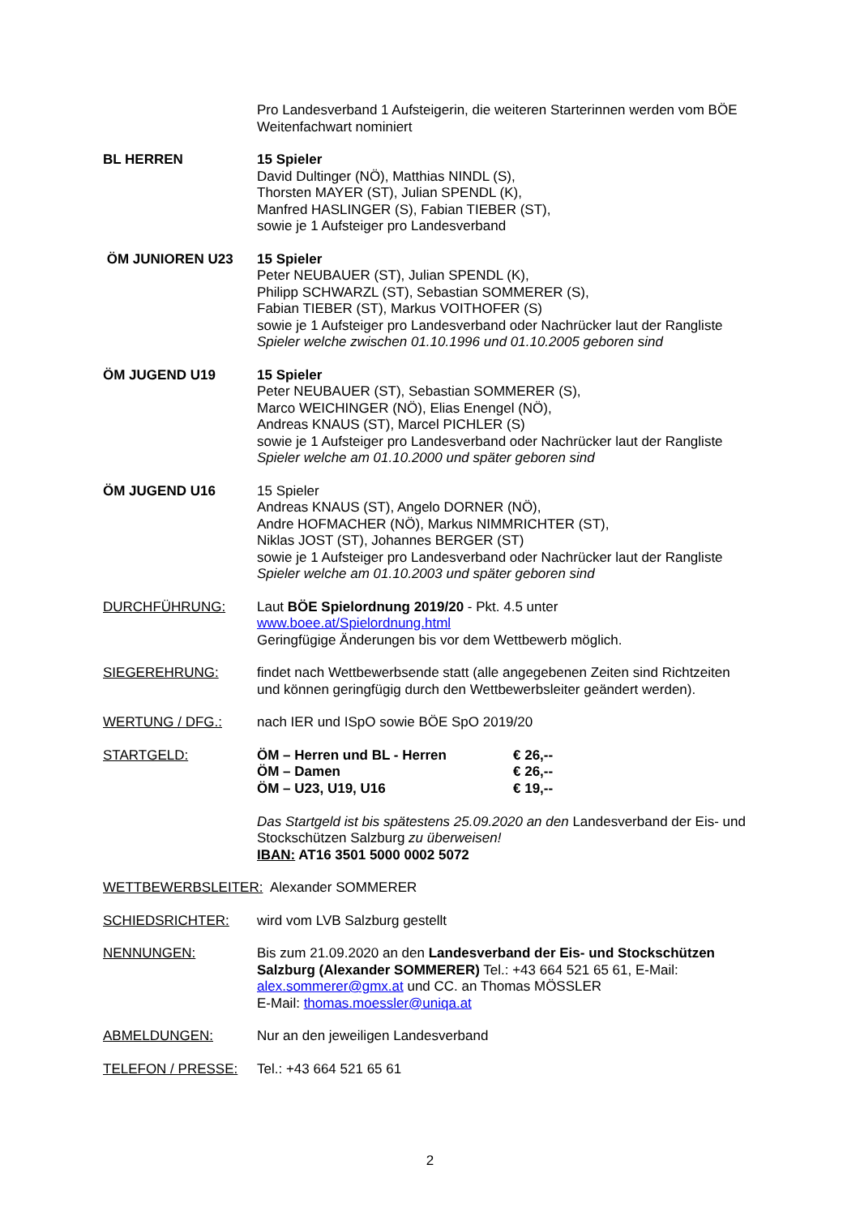Pro Landesverband 1 Aufsteigerin, die weiteren Starterinnen werden vom BÖE Weitenfachwart nominiert
BL HERREN 15 Spieler
David Dultinger (NÖ), Matthias NINDL (S),
Thorsten MAYER (ST), Julian SPENDL (K),
Manfred HASLINGER (S), Fabian TIEBER (ST),
sowie je 1 Aufsteiger pro Landesverband
ÖM JUNIOREN U23 15 Spieler
Peter NEUBAUER (ST), Julian SPENDL (K),
Philipp SCHWARZL (ST), Sebastian SOMMERER (S),
Fabian TIEBER (ST), Markus VOITHOFER (S)
sowie je 1 Aufsteiger pro Landesverband oder Nachrücker laut der Rangliste
Spieler welche zwischen 01.10.1996 und 01.10.2005 geboren sind
ÖM JUGEND U19 15 Spieler
Peter NEUBAUER (ST), Sebastian SOMMERER (S),
Marco WEICHINGER (NÖ), Elias Enengel (NÖ),
Andreas KNAUS (ST), Marcel PICHLER (S)
sowie je 1 Aufsteiger pro Landesverband oder Nachrücker laut der Rangliste
Spieler welche am 01.10.2000 und später geboren sind
ÖM JUGEND U16 15 Spieler
Andreas KNAUS (ST), Angelo DORNER (NÖ),
Andre HOFMACHER (NÖ), Markus NIMMRICHTER (ST),
Niklas JOST (ST), Johannes BERGER (ST)
sowie je 1 Aufsteiger pro Landesverband oder Nachrücker laut der Rangliste
Spieler welche am 01.10.2003 und später geboren sind
DURCHFÜHRUNG: Laut BÖE Spielordnung 2019/20 - Pkt. 4.5 unter
www.boee.at/Spielordnung.html
Geringfügige Änderungen bis vor dem Wettbewerb möglich.
SIEGEREHRUNG: findet nach Wettbewerbsende statt (alle angegebenen Zeiten sind Richtzeiten und können geringfügig durch den Wettbewerbsleiter geändert werden).
WERTUNG / DFG.: nach IER und ISpO sowie BÖE SpO 2019/20
STARTGELD: ÖM – Herren und BL - Herren € 26,--
ÖM – Damen € 26,--
ÖM – U23, U19, U16 € 19,--
Das Startgeld ist bis spätestens 25.09.2020 an den Landesverband der Eis- und Stockschützen Salzburg zu überweisen!
IBAN: AT16 3501 5000 0002 5072
WETTBEWERBSLEITER: Alexander SOMMERER
SCHIEDSRICHTER: wird vom LVB Salzburg gestellt
NENNUNGEN: Bis zum 21.09.2020 an den Landesverband der Eis- und Stockschützen Salzburg (Alexander SOMMERER) Tel.: +43 664 521 65 61, E-Mail: alex.sommerer@gmx.at und CC. an Thomas MÖSSLER
E-Mail: thomas.moessler@uniqa.at
ABMELDUNGEN: Nur an den jeweiligen Landesverband
TELEFON / PRESSE: Tel.: +43 664 521 65 61
2